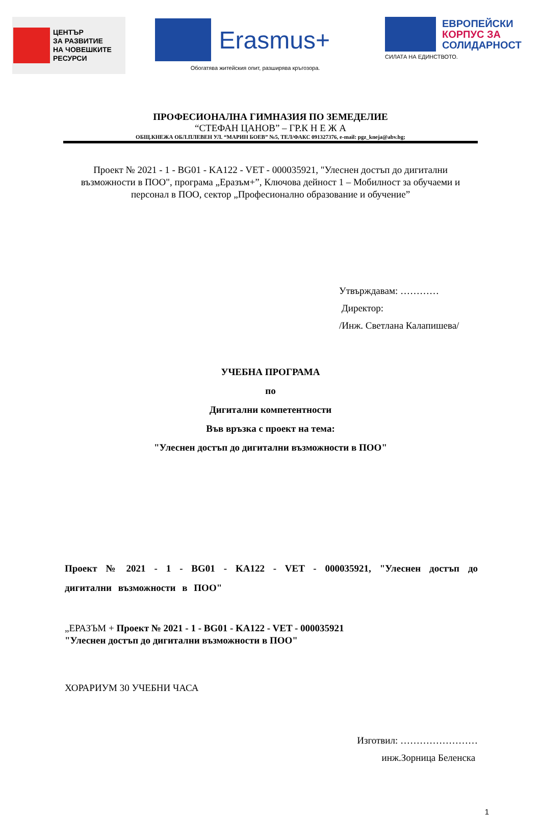ЦЕНТЪР
ЗА РАЗВИТИЕ
НА ЧОВЕШКИТЕ
РЕСУРСИ
Erasmus+
Обогатява житейския опит, разширява кръгозора.
ЕВРОПЕЙСКИ
КОРПУС ЗА
СОЛИДАРНОСТ
СИЛАТА НА ЕДИНСТВОТО.
ПРОФЕСИОНАЛНА ГИМНАЗИЯ ПО ЗЕМЕДЕЛИЕ
“СТЕФАН ЦАНОВ” – ГР.К Н Е Ж А
ОБЩ.КНЕЖА ОБЛ.ПЛЕВЕН УЛ. “МАРИН БОЕВ” №5, ТЕЛ/ФАКС 091327376, e-mail: pgz_kneja@abv.bg;
Проект № 2021 - 1 - BG01 - KA122 - VET - 000035921, "Улеснен достъп до дигитални възможности в ПОО", програма „Еразъм+”, Ключова дейност 1 – Мобилност за обучаеми и персонал в ПОО, сектор „Професионално образование и обучение”
Утвърждавам: …………
Директор:
/Инж. Светлана Калапишева/
УЧЕБНА ПРОГРАМА
по
Дигитални компетентности
Във връзка с проект на тема:
"Улеснен достъп до дигитални възможности в ПОО"
Проект № 2021 - 1 - BG01 - KA122 - VET - 000035921, "Улеснен достъп до дигитални възможности в ПОО"
„ЕРАЗЪМ + Проект № 2021 - 1 - BG01 - KA122 - VET - 000035921
"Улеснен достъп до дигитални възможности в ПОО"
ХОРАРИУМ 30 УЧЕБНИ ЧАСА
Изготвил: ……………………
инж.Зорница Беленска
1